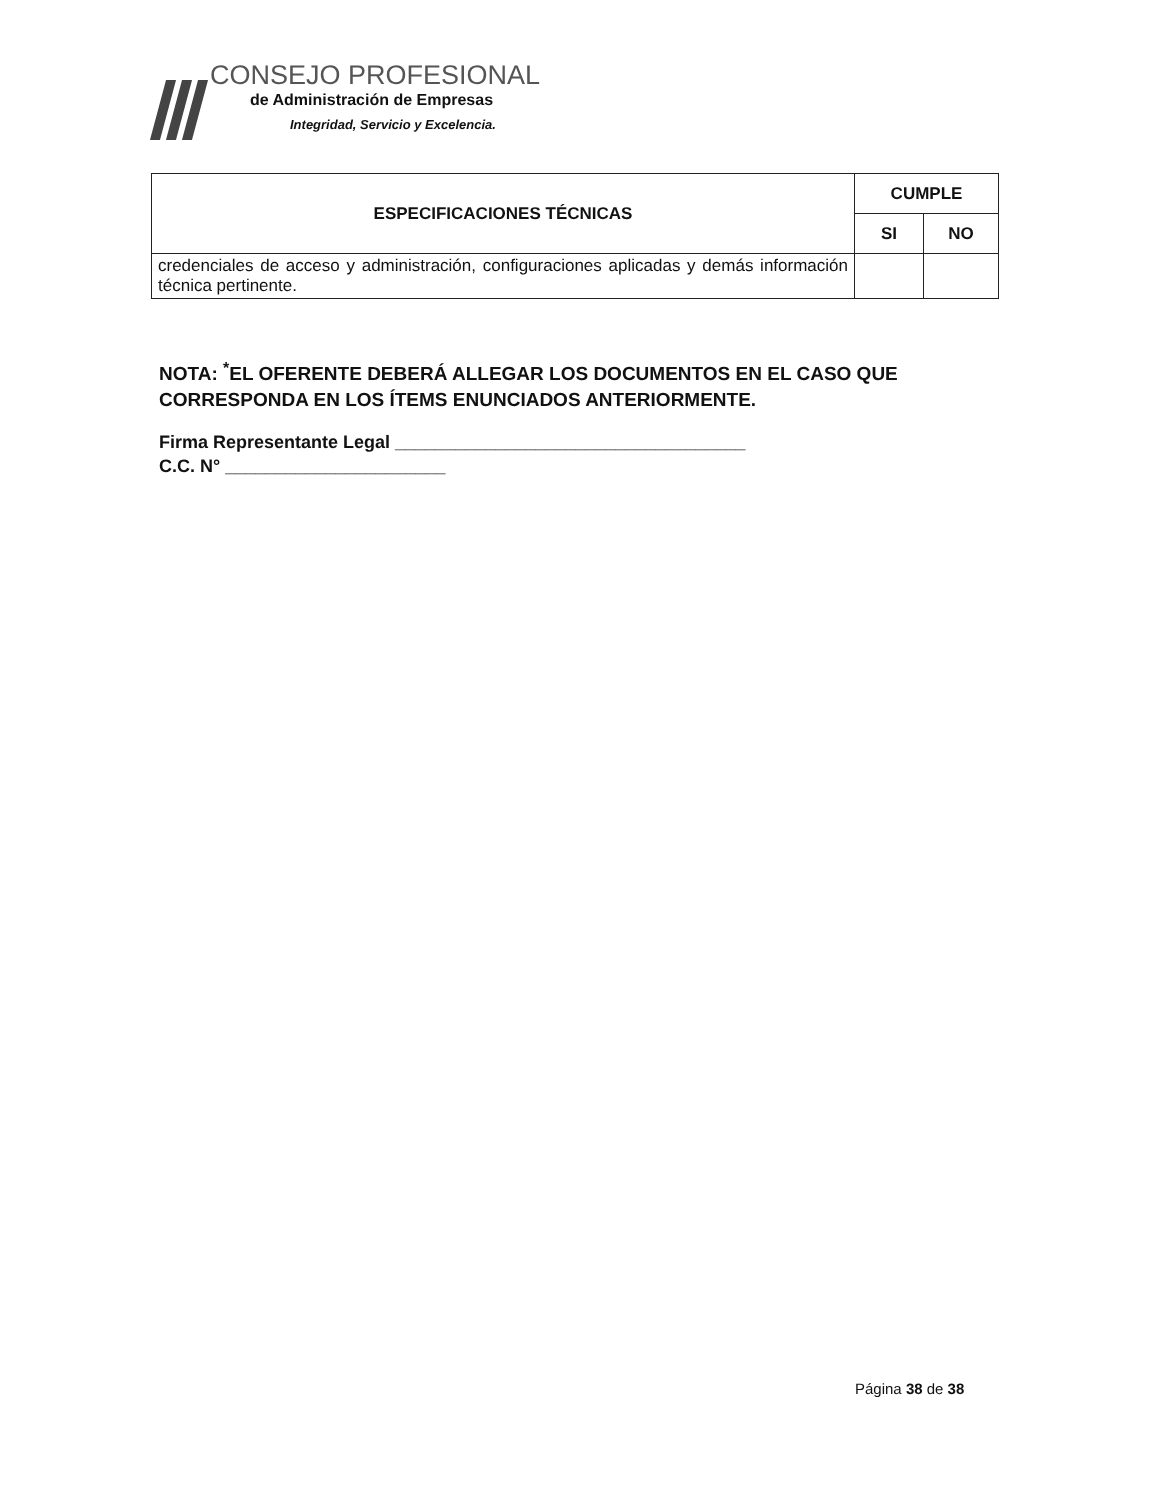CONSEJO PROFESIONAL
de Administración de Empresas
Integridad, Servicio y Excelencia.
| ESPECIFICACIONES TÉCNICAS | CUMPLE | |
| --- | --- | --- |
| | SI | NO |
| credenciales de acceso y administración, configuraciones aplicadas y demás información técnica pertinente. | | |
NOTA: <sup>*</sup>EL OFERENTE DEBERÁ ALLEGAR LOS DOCUMENTOS EN EL CASO QUE CORRESPONDA EN LOS ÍTEMS ENUNCIADOS ANTERIORMENTE.
Firma Representante Legal ___________________________________
C.C. N° ______________________
Página 38 de 38